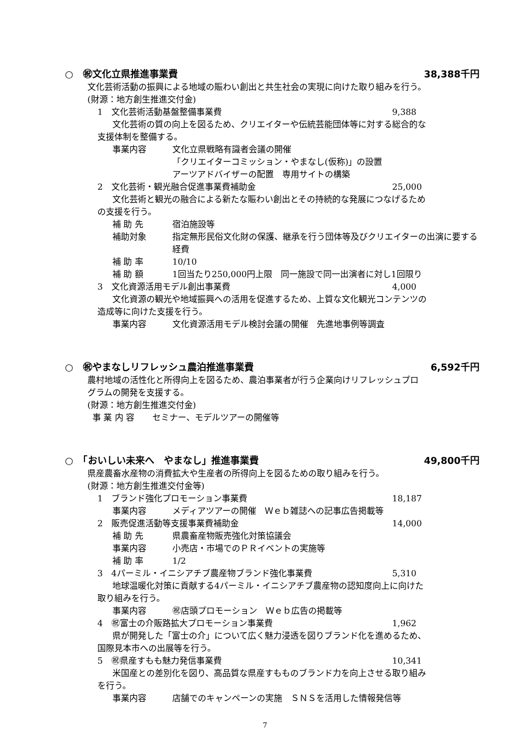○　㊗文化立県推進事業費 38,388千円
文化芸術活動の振興による地域の賑わい創出と共生社会の実現に向けた取り組みを行う。
(財源：地方創生推進交付金)
1　文化芸術活動基盤整備事業費 9,388
文化芸術の質の向上を図るため、クリエイターや伝統芸能団体等に対する総合的な
支援体制を整備する。
事業内容 文化立県戦略有識者会議の開催
「クリエイターコミッション・やまなし(仮称)」の設置
アーツアドバイザーの配置　専用サイトの構築
2　文化芸術・観光融合促進事業費補助金 25,000
文化芸術と観光の融合による新たな賑わい創出とその持続的な発展につなげるため
の支援を行う。
補 助 先 宿泊施設等
補助対象 指定無形民俗文化財の保護、継承を行う団体等及びクリエイターの出演に要する経費
補 助 率 10/10
補 助 額 1回当たり250,000円上限　同一施設で同一出演者に対し1回限り
3　文化資源活用モデル創出事業費 4,000
文化資源の観光や地域振興への活用を促進するため、上質な文化観光コンテンツの
造成等に向けた支援を行う。
事業内容 文化資源活用モデル検討会議の開催　先進地事例等調査
○　㊗やまなしリフレッシュ農泊推進事業費 6,592千円
農村地域の活性化と所得向上を図るため、農泊事業者が行う企業向けリフレッシュプロ
グラムの開発を支援する。
(財源：地方創生推進交付金)
事 業 内 容 セミナー、モデルツアーの開催等
○　「おいしい未来へ　やまなし」推進事業費 49,800千円
県産農畜水産物の消費拡大や生産者の所得向上を図るための取り組みを行う。
(財源：地方創生推進交付金等)
1　ブランド強化プロモーション事業費 18,187
事業内容 メディアツアーの開催　Ｗｅｂ雑誌への記事広告掲載等
2　販売促進活動等支援事業費補助金 14,000
補 助 先 県農畜産物販売強化対策協議会
事業内容 小売店・市場でのＰＲイベントの実施等
補 助 率 1/2
3　4パーミル・イニシアチブ農産物ブランド強化事業費 5,310
地球温暖化対策に貢献する4パーミル・イニシアチブ農産物の認知度向上に向けた
取り組みを行う。
事業内容 ㊗店頭プロモーション　Ｗｅｂ広告の掲載等
4　㊗富士の介販路拡大プロモーション事業費 1,962
県が開発した「富士の介」について広く魅力浸透を図りブランド化を進めるため、
国際見本市への出展等を行う。
5　㊗県産すもも魅力発信事業費 10,341
米国産との差別化を図り、高品質な県産すもものブランド力を向上させる取り組み
を行う。
事業内容 店舗でのキャンペーンの実施　ＳＮＳを活用した情報発信等
7